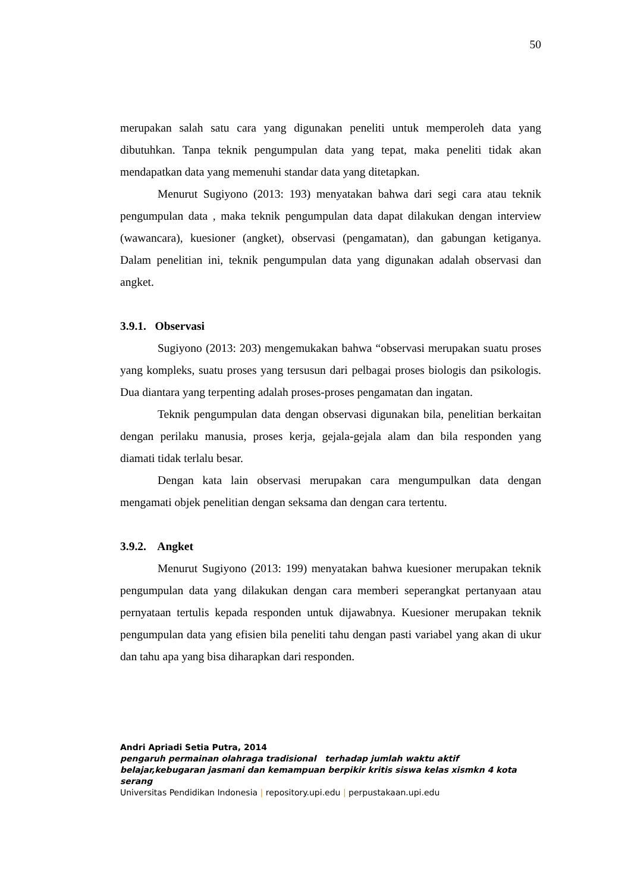50
merupakan salah satu cara yang digunakan peneliti untuk memperoleh data yang dibutuhkan. Tanpa teknik pengumpulan data yang tepat, maka peneliti tidak akan mendapatkan data yang memenuhi standar data yang ditetapkan.
Menurut Sugiyono (2013: 193) menyatakan bahwa dari segi cara atau teknik pengumpulan data , maka teknik pengumpulan data dapat dilakukan dengan interview (wawancara), kuesioner (angket), observasi (pengamatan), dan gabungan ketiganya. Dalam penelitian ini, teknik pengumpulan data yang digunakan adalah observasi dan angket.
3.9.1. Observasi
Sugiyono (2013: 203) mengemukakan bahwa “observasi merupakan suatu proses yang kompleks, suatu proses yang tersusun dari pelbagai proses biologis dan psikologis. Dua diantara yang terpenting adalah proses-proses pengamatan dan ingatan.
Teknik pengumpulan data dengan observasi digunakan bila, penelitian berkaitan dengan perilaku manusia, proses kerja, gejala-gejala alam dan bila responden yang diamati tidak terlalu besar.
Dengan kata lain observasi merupakan cara mengumpulkan data dengan mengamati objek penelitian dengan seksama dan dengan cara tertentu.
3.9.2. Angket
Menurut Sugiyono (2013: 199) menyatakan bahwa kuesioner merupakan teknik pengumpulan data yang dilakukan dengan cara memberi seperangkat pertanyaan atau pernyataan tertulis kepada responden untuk dijawabnya. Kuesioner merupakan teknik pengumpulan data yang efisien bila peneliti tahu dengan pasti variabel yang akan di ukur dan tahu apa yang bisa diharapkan dari responden.
Andri Apriadi Setia Putra, 2014
pengaruh permainan olahraga tradisional terhadap jumlah waktu aktif belajar,kebugaran jasmani dan kemampuan berpikir kritis siswa kelas xismkn 4 kota serang
Universitas Pendidikan Indonesia | repository.upi.edu | perpustakaan.upi.edu